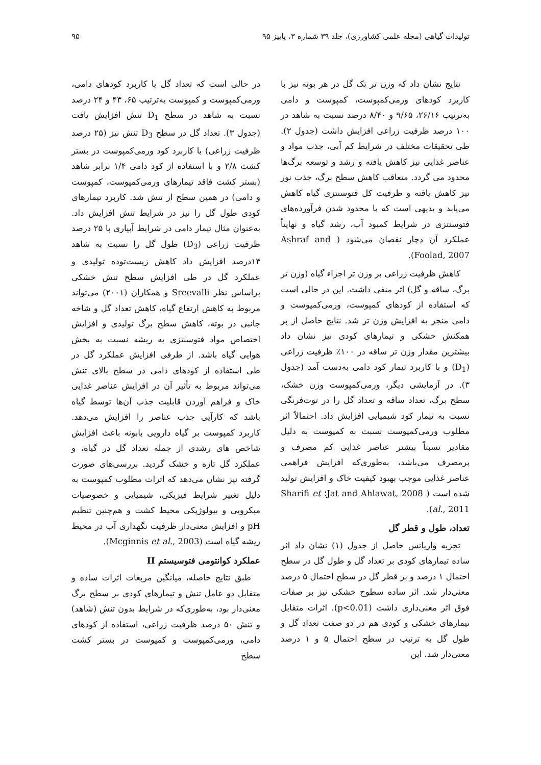تولیدات گیاهی (مجله علمی کشاورزی)، جلد ۳۹ شماره ۳، پاییز ۹۵ ۹۵
نتایج نشان داد که وزن تر تک گل در هر بوته نیز با کاربرد کودهای ورمی‌کمپوست، کمپوست و دامی به‌ترتیب ۲۶/۱۶، ۹/۶۵ و ۸/۴۰ درصد نسبت به شاهد در ۱۰۰ درصد ظرفیت زراعی افزایش داشت (جدول ۲). طی تحقیقات مختلف در شرایط کم آبی، جذب مواد و عناصر غذایی نیز کاهش یافته و رشد و توسعه برگ‌ها محدود می گردد. متعاقب کاهش سطح برگ، جذب نور نیز کاهش یافته و ظرفیت کل فتوسنتزی گیاه کاهش می‌یابد و بدیهی است که با محدود شدن فرآورده‌های فتوسنتزی در شرایط کمبود آب، رشد گیاه و نهایتاً عملکرد آن دچار نقصان می‌شود ( Ashraf and Foolad, 2007).
کاهش ظرفیت زراعی بر وزن تر اجزاء گیاه (وزن تر برگ، ساقه و گل) اثر منفی داشت. این در حالی است که استفاده از کودهای کمپوست، ورمی‌کمپوست و دامی منجر به افزایش وزن تر شد. نتایج حاصل از بر همکنش خشکی و تیمارهای کودی نیز نشان داد بیشترین مقدار وزن تر ساقه در ۱۰۰٪ ظرفیت زراعی (D<sub>1</sub>) و با کاربرد تیمار کود دامی به‌دست آمد (جدول ۳). در آزمایشی دیگر، ورمی‌کمپوست وزن خشک، سطح برگ، تعداد ساقه و تعداد گل را در توت‌فرنگی نسبت به تیمار کود شیمیایی افزایش داد. احتمالاً اثر مطلوب ورمی‌کمپوست نسبت به کمپوست به دلیل مقادیر نسبتاً بیشتر عناصر غذایی کم مصرف و پرمصرف می‌باشد، به‌طوری‌که افزایش فراهمی عناصر غذایی موجب بهبود کیفیت خاک و افزایش تولید شده است ( Jat and Ahlawat, 2008؛ Sharifi et al., 2011).
تعداد، طول و قطر گل
تجزیه واریانس حاصل از جدول (۱) نشان داد اثر ساده تیمارهای کودی بر تعداد گل و طول گل در سطح احتمال ۱ درصد و بر قطر گل در سطح احتمال ۵ درصد معنی‌دار شد. اثر ساده سطوح خشکی نیز بر صفات فوق اثر معنی‌داری داشت (p<0.01). اثرات متقابل تیمارهای خشکی و کودی هم در دو صفت تعداد گل و طول گل به ترتیب در سطح احتمال ۵ و ۱ درصد معنی‌دار شد. این
در حالی است که تعداد گل با کاربرد کودهای دامی، ورمی‌کمپوست و کمپوست به‌ترتیب ۶۵، ۴۳ و ۲۴ درصد نسبت به شاهد در سطح D<sub>1</sub> تنش افزایش یافت (جدول ۳). تعداد گل در سطح D<sub>3</sub> تنش نیز (۲۵ درصد ظرفیت زراعی) با کاربرد کود ورمی‌کمپوست در بستر کشت ۲/۸ و با استفاده از کود دامی ۱/۴ برابر شاهد (بستر کشت فاقد تیمارهای ورمی‌کمپوست، کمپوست و دامی) در همین سطح از تنش شد. کاربرد تیمارهای کودی طول گل را نیز در شرایط تنش افزایش داد. به‌عنوان مثال تیمار دامی در شرایط آبیاری با ۲۵ درصد ظرفیت زراعی (D<sub>3</sub>) طول گل را نسبت به شاهد ۱۴درصد افزایش داد کاهش زیست‌توده تولیدی و عملکرد گل در طی افزایش سطح تنش خشکی براساس نظر Sreevalli و همکاران (۲۰۰۱) می‌تواند مربوط به کاهش ارتفاع گیاه، کاهش تعداد گل و شاخه جانبی در بوته، کاهش سطح برگ تولیدی و افزایش اختصاص مواد فتوسنتزی به ریشه نسبت به بخش هوایی گیاه باشد. از طرفی افزایش عملکرد گل در طی استفاده از کودهای دامی در سطح بالای تنش می‌تواند مربوط به تأثیر آن در افزایش عناصر غذایی خاک و فراهم آوردن قابلیت جذب آن‌ها توسط گیاه باشد که کارآیی جذب عناصر را افزایش می‌دهد. کاربرد کمپوست بر گیاه دارویی بابونه باعث افزایش شاخص های رشدی از جمله تعداد گل در گیاه، و عملکرد گل تازه و خشک گردید. بررسی‌های صورت گرفته نیز نشان می‌دهد که اثرات مطلوب کمپوست به دلیل تغییر شرایط فیزیکی، شیمیایی و خصوصیات میکروبی و بیولوژیکی محیط کشت و هم‌چنین تنظیم pH و افزایش معنی‌دار ظرفیت نگهداری آب در محیط ریشه گیاه است (Mcginnis et al., 2003).
عملکرد کوانتومی فتوسیستم II
طبق نتایج حاصله، میانگین مربعات اثرات ساده و متقابل دو عامل تنش و تیمارهای کودی بر سطح برگ معنی‌دار بود، به‌طوری‌که در شرایط بدون تنش (شاهد) و تنش ۵۰ درصد ظرفیت زراعی، استفاده از کودهای دامی، ورمی‌کمپوست و کمپوست در بستر کشت سطح